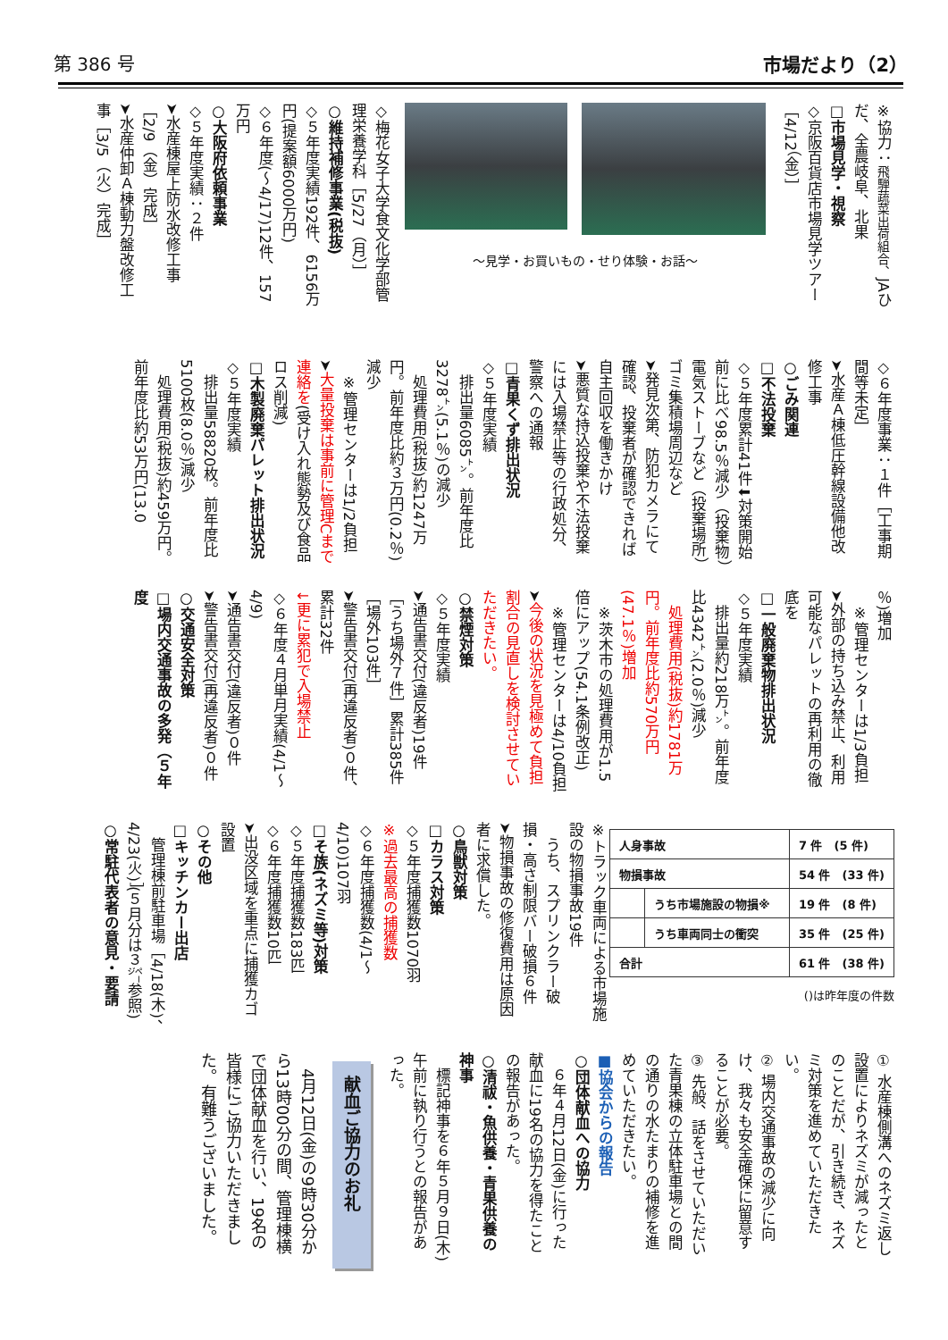第 386 号 市場だより（2）
※協力：飛騨蔬菜出荷組合、JAひだ、全農岐阜、北果
□市場見学・視察
◇京阪百貨店市場見学ツアー［4/12（金）］
～見学・お買いもの・せり体験・お話～
◇梅花女子大学食文化学部管理栄養学科［5/27（月）］
○維持補修事業(税抜)
◇５年度実績192件、6156万円(提案額6000万円)
◇６年度(～4/17)12件、157万円
○大阪府依頼事業
◇５年度実績：２件
➤水産棟屋上防水改修工事［2/9（金）完成］
➤水産仲卸Ａ棟動力盤改修工事［3/5（火）完成］
◇６年度事業：１件［工事期間等未定］
➤水産Ａ棟低圧幹線設備他改修工事
○ごみ関連
□不法投棄
◇５年度累計41件⬇対策開始前に比べ98.5％減少（投棄物）電気ストーブなど（投棄場所）ゴミ集積場周辺など
➤発見次第、防犯カメラにて確認、投棄者が確認できれば自主回収を働きかけ
➤悪質な持込投棄や不法投棄には入場禁止等の行政処分、警察への通報
□青果くず排出状況
◇５年度実績
　排出量6085㌧。前年度比3278㌧(5.1％)の減少
　処理費用(税抜)約1247万円。前年度比約３万円(0.2％)減少
　※管理センターは1/2負担
➤大量投棄は事前に管理Cまで連絡を(受け入れ態勢及び食品ロス削減)
□木製廃棄パレット排出状況
◇５年度実績
　排出量58820枚。前年度比5100枚(8.0％)減少
　処理費用(税抜)約459万円。前年度比約53万円(13.0
％)増加
　※管理センターは1/3負担
➤外部の持ち込み禁止、利用可能なパレットの再利用の徹底を
□一般廃棄物排出状況
◇５年度実績
　排出量約218万㌧。前年度比4342㌧(2.0％)減少
　処理費用(税抜)約1781万円。前年度比約570万円(47.1％)増加
　※茨木市の処理費用が1.5倍にアップ(54.1条例改正)
　※管理センターは4/10負担
➤今後の状況を見極めて負担割合の見直しを検討させていただきたい。
○禁煙対策
◇５年度実績
➤通告書交付(違反者)19件［うち場外７件］累計385件［場外103件］
➤警告書交付(再違反者)０件、累計32件
↓更に累犯で入場禁止
◇６年度４月単月実績(4/1～4/9)
➤通告書交付(違反者)０件
➤警告書交付(再違反者)０件
○交通安全対策
□場内交通事故の多発（５年度
| 人身事故 | | 7 件 (5 件) |
| 物損事故 | | 54 件 (33 件) |
| | うち市場施設の物損※ | 19 件 (8 件) |
| | うち車両同士の衝突 | 35 件 (25 件) |
| 合計 | | 61 件 (38 件) |
()は昨年度の件数
※トラック車両による市場施設の物損事故19件
　うち、スプリンクラー破損・高さ制限バー破損６件
➤物損事故の修復費用は原因者に求償した。
○鳥獣対策
□カラス対策
◇５年度捕獲数1070羽
※過去最高の捕獲数
◇６年度捕獲数(4/1～4/10)107羽
□そ族(ネズミ等)対策
◇５年度捕獲数183匹
◇６年度捕獲数10匹
➤出没区域を重点に捕獲カゴ設置
○その他
□キッチンカー出店
　管理棟前駐車場［4/18(木)、4/23(火)］(５月分は３㌻参照)
○常駐代表者の意見・要請
① 水産棟側溝へのネズミ返し設置によりネズミが減ったとのことだが、引き続き、ネズミ対策を進めていただきたい。
② 場内交通事故の減少に向け、我々も安全確保に留意することが必要。
③ 先般、話をさせていただいた青果棟の立体駐車場との間の通りの水たまりの補修を進めていただきたい。
■協会からの報告
○団体献血への協力
　６年４月12日(金)に行った献血に19名の協力を得たことの報告があった。
○清祓・魚供養・青果供養の神事
　標記神事を６年５月９日(木)午前に執り行うとの報告があった。
献血ご協力のお礼
　4月12日(金)の9時30分から13時00分の間、管理棟横で団体献血を行い、19名の皆様にご協力いただきました。有難うございました。